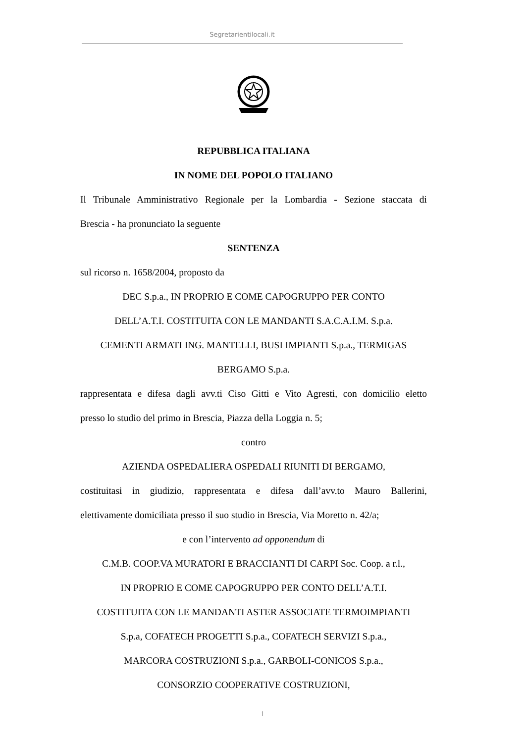Segretarientilocali.it
REPUBBLICA ITALIANA
IN NOME DEL POPOLO ITALIANO
Il Tribunale Amministrativo Regionale per la Lombardia - Sezione staccata di
Brescia - ha pronunciato la seguente
SENTENZA
sul ricorso n. 1658/2004, proposto da
DEC S.p.a., IN PROPRIO E COME CAPOGRUPPO PER CONTO
DELL’A.T.I. COSTITUITA CON LE MANDANTI S.A.C.A.I.M. S.p.a.
CEMENTI ARMATI ING. MANTELLI, BUSI IMPIANTI S.p.a., TERMIGAS
BERGAMO S.p.a.
rappresentata e difesa dagli avv.ti Ciso Gitti e Vito Agresti, con domicilio eletto
presso lo studio del primo in Brescia, Piazza della Loggia n. 5;
contro
AZIENDA OSPEDALIERA OSPEDALI RIUNITI DI BERGAMO,
costituitasi in giudizio, rappresentata e difesa dall’avv.to Mauro Ballerini,
elettivamente domiciliata presso il suo studio in Brescia, Via Moretto n. 42/a;
e con l’intervento ad opponendum di
C.M.B. COOP.VA MURATORI E BRACCIANTI DI CARPI Soc. Coop. a r.l.,
IN PROPRIO E COME CAPOGRUPPO PER CONTO DELL’A.T.I.
COSTITUITA CON LE MANDANTI ASTER ASSOCIATE TERMOIMPIANTI
S.p.a, COFATECH PROGETTI S.p.a., COFATECH SERVIZI S.p.a.,
MARCORA COSTRUZIONI S.p.a., GARBOLI-CONICOS S.p.a.,
CONSORZIO COOPERATIVE COSTRUZIONI,
1